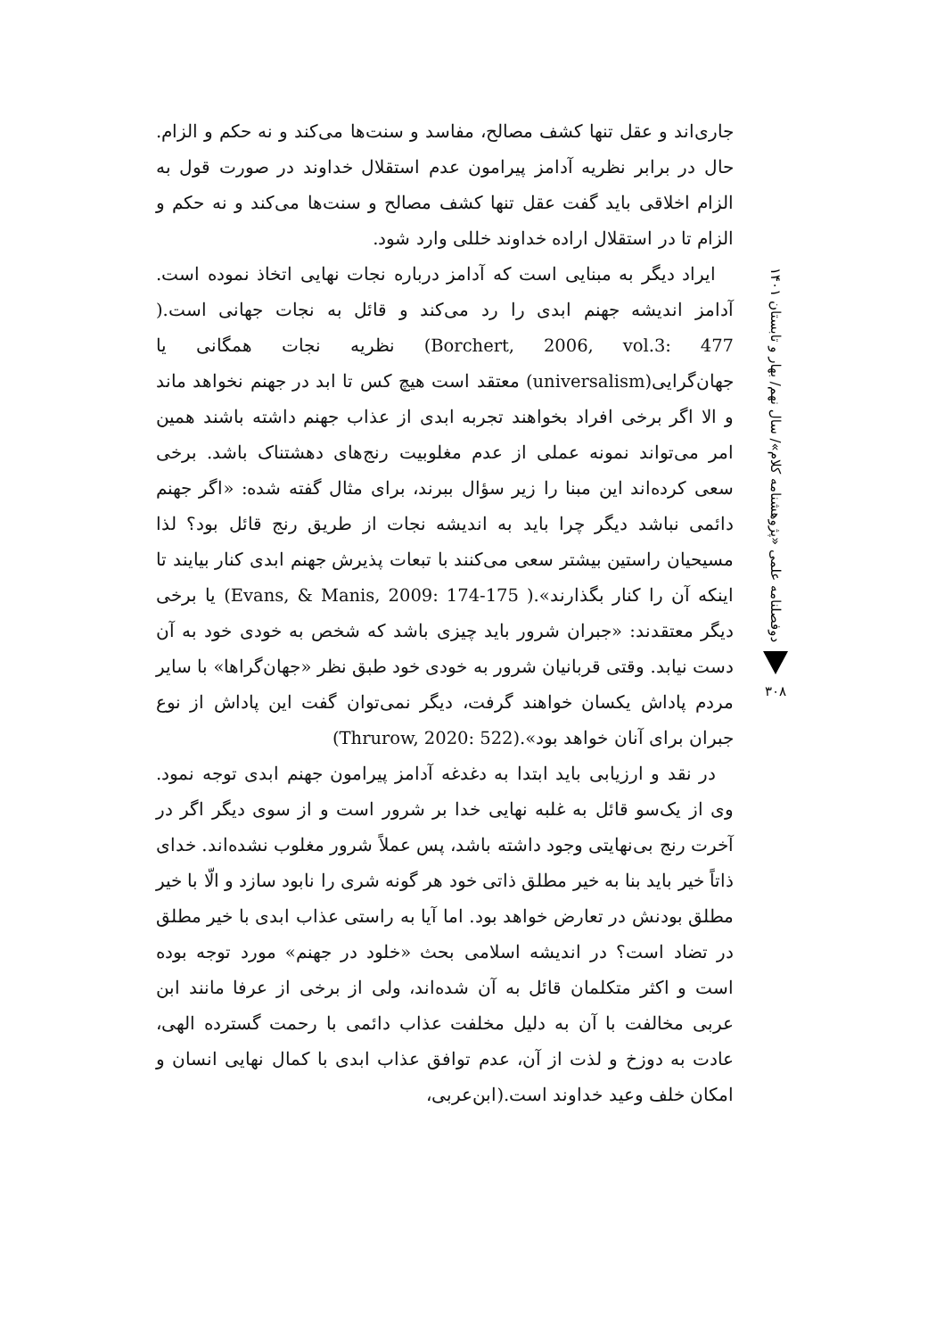دوفصلنامه علمی «پژوهشنامه کلام»/ سال نهم/ بهار و تابستان ۱۴۰۱
۳۰۸
جاری‌اند و عقل تنها کشف مصالح، مفاسد و سنت‌ها می‌کند و نه حکم و الزام. حال در برابر نظریه آدامز پیرامون عدم استقلال خداوند در صورت قول به الزام اخلاقی باید گفت عقل تنها کشف مصالح و سنت‌ها می‌کند و نه حکم و الزام تا در استقلال اراده خداوند خللی وارد شود.
ایراد دیگر به مبنایی است که آدامز درباره نجات نهایی اتخاذ نموده است. آدامز اندیشه جهنم ابدی را رد می‌کند و قائل به نجات جهانی است.( Borchert, 2006, vol.3: 477) نظریه نجات همگانی یا جهان‌گرایی(universalism) معتقد است هیچ کس تا ابد در جهنم نخواهد ماند و الا اگر برخی افراد بخواهند تجربه ابدی از عذاب جهنم داشته باشند همین امر می‌تواند نمونه عملی از عدم مغلوبیت رنج‌های دهشتناک باشد. برخی سعی کرده‌اند این مبنا را زیر سؤال ببرند، برای مثال گفته شده: «اگر جهنم دائمی نباشد دیگر چرا باید به اندیشه نجات از طریق رنج قائل بود؟ لذا مسیحیان راستین بیشتر سعی می‌کنند با تبعات پذیرش جهنم ابدی کنار بیایند تا اینکه آن را کنار بگذارند».( Evans, & Manis, 2009: 174-175) یا برخی دیگر معتقدند: «جبران شرور باید چیزی باشد که شخص به خودی خود به آن دست نیابد. وقتی قربانیان شرور به خودی خود طبق نظر «جهان‌گراها» با سایر مردم پاداش یکسان خواهند گرفت، دیگر نمی‌توان گفت این پاداش از نوع جبران برای آنان خواهد بود».(Thrurow, 2020: 522)
در نقد و ارزیابی باید ابتدا به دغدغه آدامز پیرامون جهنم ابدی توجه نمود. وی از یک‌سو قائل به غلبه نهایی خدا بر شرور است و از سوی دیگر اگر در آخرت رنج بی‌نهایتی وجود داشته باشد، پس عملاً شرور مغلوب نشده‌اند. خدای ذاتاً خیر باید بنا به خیر مطلق ذاتی خود هر گونه شری را نابود سازد و الّا با خیر مطلق بودنش در تعارض خواهد بود. اما آیا به راستی عذاب ابدی با خیر مطلق در تضاد است؟ در اندیشه اسلامی بحث «خلود در جهنم» مورد توجه بوده است و اکثر متکلمان قائل به آن شده‌اند، ولی از برخی از عرفا مانند ابن عربی مخالفت با آن به دلیل مخلفت عذاب دائمی با رحمت گسترده الهی، عادت به دوزخ و لذت از آن، عدم توافق عذاب ابدی با کمال نهایی انسان و امکان خلف وعید خداوند است.(ابن‌عربی،